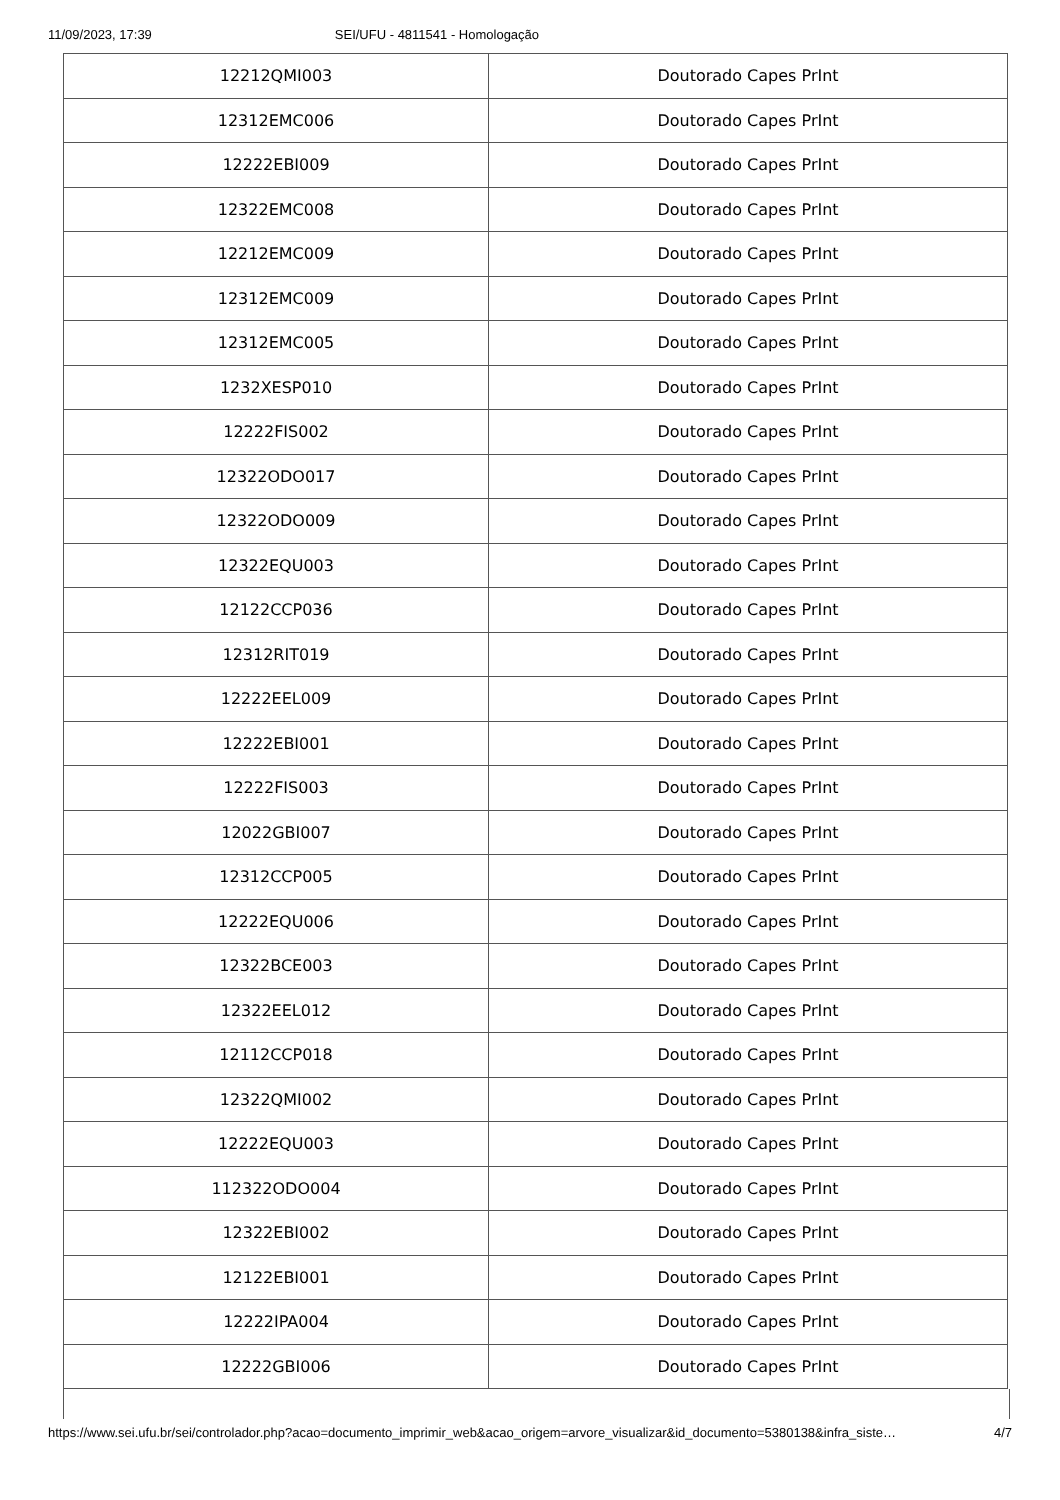11/09/2023, 17:39 SEI/UFU - 4811541 - Homologação
| 12212QMI003 | Doutorado Capes PrInt |
| 12312EMC006 | Doutorado Capes PrInt |
| 12222EBI009 | Doutorado Capes PrInt |
| 12322EMC008 | Doutorado Capes PrInt |
| 12212EMC009 | Doutorado Capes PrInt |
| 12312EMC009 | Doutorado Capes PrInt |
| 12312EMC005 | Doutorado Capes PrInt |
| 1232XESP010 | Doutorado Capes PrInt |
| 12222FIS002 | Doutorado Capes PrInt |
| 12322ODO017 | Doutorado Capes PrInt |
| 12322ODO009 | Doutorado Capes PrInt |
| 12322EQU003 | Doutorado Capes PrInt |
| 12122CCP036 | Doutorado Capes PrInt |
| 12312RIT019 | Doutorado Capes PrInt |
| 12222EEL009 | Doutorado Capes PrInt |
| 12222EBI001 | Doutorado Capes PrInt |
| 12222FIS003 | Doutorado Capes PrInt |
| 12022GBI007 | Doutorado Capes PrInt |
| 12312CCP005 | Doutorado Capes PrInt |
| 12222EQU006 | Doutorado Capes PrInt |
| 12322BCE003 | Doutorado Capes PrInt |
| 12322EEL012 | Doutorado Capes PrInt |
| 12112CCP018 | Doutorado Capes PrInt |
| 12322QMI002 | Doutorado Capes PrInt |
| 12222EQU003 | Doutorado Capes PrInt |
| 112322ODO004 | Doutorado Capes PrInt |
| 12322EBI002 | Doutorado Capes PrInt |
| 12122EBI001 | Doutorado Capes PrInt |
| 12222IPA004 | Doutorado Capes PrInt |
| 12222GBI006 | Doutorado Capes PrInt |
https://www.sei.ufu.br/sei/controlador.php?acao=documento_imprimir_web&acao_origem=arvore_visualizar&id_documento=5380138&infra_siste… 4/7